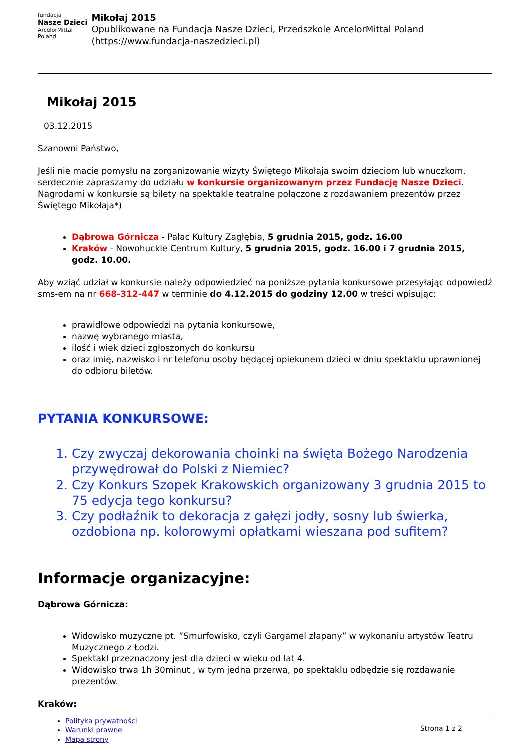fundacja
Nasze Dzieci
ArcelorMittal Poland
Mikołaj 2015
Opublikowane na Fundacja Nasze Dzieci, Przedszkole ArcelorMittal Poland (https://www.fundacja-naszedzieci.pl)
Mikołaj 2015
03.12.2015
Szanowni Państwo,
Jeśli nie macie pomysłu na zorganizowanie wizyty Świętego Mikołaja swoim dzieciom lub wnuczkom, serdecznie zapraszamy do udziału w konkursie organizowanym przez Fundację Nasze Dzieci. Nagrodami w konkursie są bilety na spektakle teatralne połączone z rozdawaniem prezentów przez Świętego Mikołaja*)
Dąbrowa Górnicza - Pałac Kultury Zagłębia, 5 grudnia 2015, godz. 16.00
Kraków - Nowohuckie Centrum Kultury, 5 grudnia 2015, godz. 16.00 i 7 grudnia 2015, godz. 10.00.
Aby wziąć udział w konkursie należy odpowiedzieć na poniższe pytania konkursowe przesyłając odpowiedź sms-em na nr 668-312-447 w terminie do 4.12.2015 do godziny 12.00 w treści wpisując:
prawidłowe odpowiedzi na pytania konkursowe,
nazwę wybranego miasta,
ilość i wiek dzieci zgłoszonych do konkursu
oraz imię, nazwisko i nr telefonu osoby będącej opiekunem dzieci w dniu spektaklu uprawnionej do odbioru biletów.
PYTANIA KONKURSOWE:
1. Czy zwyczaj dekorowania choinki na święta Bożego Narodzenia przywędrował do Polski z Niemiec?
2. Czy Konkurs Szopek Krakowskich organizowany 3 grudnia 2015 to 75 edycja tego konkursu?
3. Czy podłaźnik to dekoracja z gałęzi jodły, sosny lub świerka, ozdobiona np. kolorowymi opłatkami wieszana pod sufitem?
Informacje organizacyjne:
Dąbrowa Górnicza:
Widowisko muzyczne pt. ”Smurfowisko, czyli Gargamel złapany” w wykonaniu artystów Teatru Muzycznego z Łodzi.
Spektakl przeznaczony jest dla dzieci w wieku od lat 4.
Widowisko trwa 1h 30minut , w tym jedna przerwa, po spektaklu odbędzie się rozdawanie prezentów.
Kraków:
Polityka prywatności
Warunki prawne
Mapa strony
Strona 1 z 2